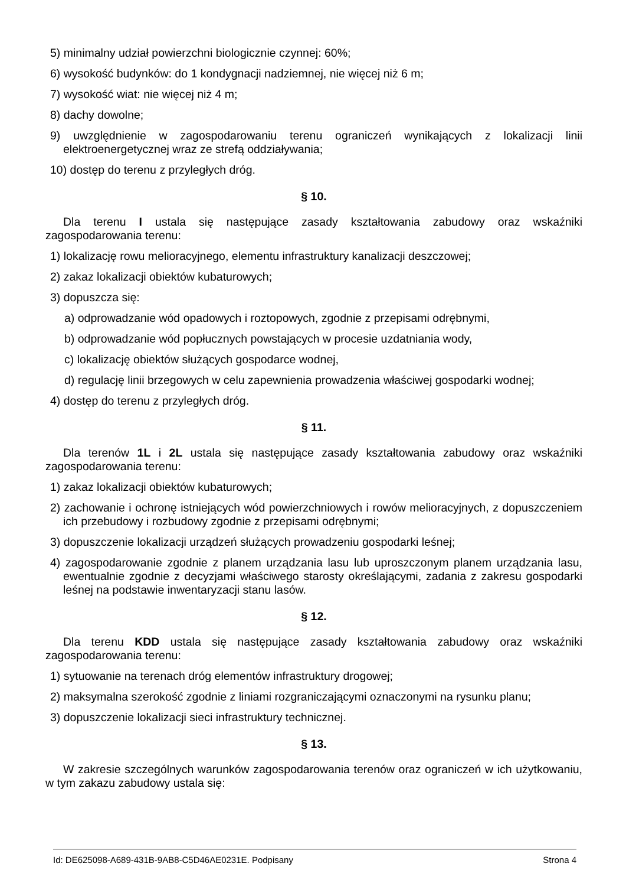5) minimalny udział powierzchni biologicznie czynnej: 60%;
6) wysokość budynków: do 1 kondygnacji nadziemnej, nie więcej niż 6 m;
7) wysokość wiat: nie więcej niż 4 m;
8) dachy dowolne;
9) uwzględnienie w zagospodarowaniu terenu ograniczeń wynikających z lokalizacji linii elektroenergetycznej wraz ze strefą oddziaływania;
10) dostęp do terenu z przyległych dróg.
§ 10.
Dla terenu I ustala się następujące zasady kształtowania zabudowy oraz wskaźniki zagospodarowania terenu:
1) lokalizację rowu melioracyjnego, elementu infrastruktury kanalizacji deszczowej;
2) zakaz lokalizacji obiektów kubaturowych;
3) dopuszcza się:
a) odprowadzanie wód opadowych i roztopowych, zgodnie z przepisami odrębnymi,
b) odprowadzanie wód popłucznych powstających w procesie uzdatniania wody,
c) lokalizację obiektów służących gospodarce wodnej,
d) regulację linii brzegowych w celu zapewnienia prowadzenia właściwej gospodarki wodnej;
4) dostęp do terenu z przyległych dróg.
§ 11.
Dla terenów 1L i 2L ustala się następujące zasady kształtowania zabudowy oraz wskaźniki zagospodarowania terenu:
1) zakaz lokalizacji obiektów kubaturowych;
2) zachowanie i ochronę istniejących wód powierzchniowych i rowów melioracyjnych, z dopuszczeniem ich przebudowy i rozbudowy zgodnie z przepisami odrębnymi;
3) dopuszczenie lokalizacji urządzeń służących prowadzeniu gospodarki leśnej;
4) zagospodarowanie zgodnie z planem urządzania lasu lub uproszczonym planem urządzania lasu, ewentualnie zgodnie z decyzjami właściwego starosty określającymi, zadania z zakresu gospodarki leśnej na podstawie inwentaryzacji stanu lasów.
§ 12.
Dla terenu KDD ustala się następujące zasady kształtowania zabudowy oraz wskaźniki zagospodarowania terenu:
1) sytuowanie na terenach dróg elementów infrastruktury drogowej;
2) maksymalna szerokość zgodnie z liniami rozgraniczającymi oznaczonymi na rysunku planu;
3) dopuszczenie lokalizacji sieci infrastruktury technicznej.
§ 13.
W zakresie szczególnych warunków zagospodarowania terenów oraz ograniczeń w ich użytkowaniu, w tym zakazu zabudowy ustala się:
Id: DE625098-A689-431B-9AB8-C5D46AE0231E. Podpisany Strona 4